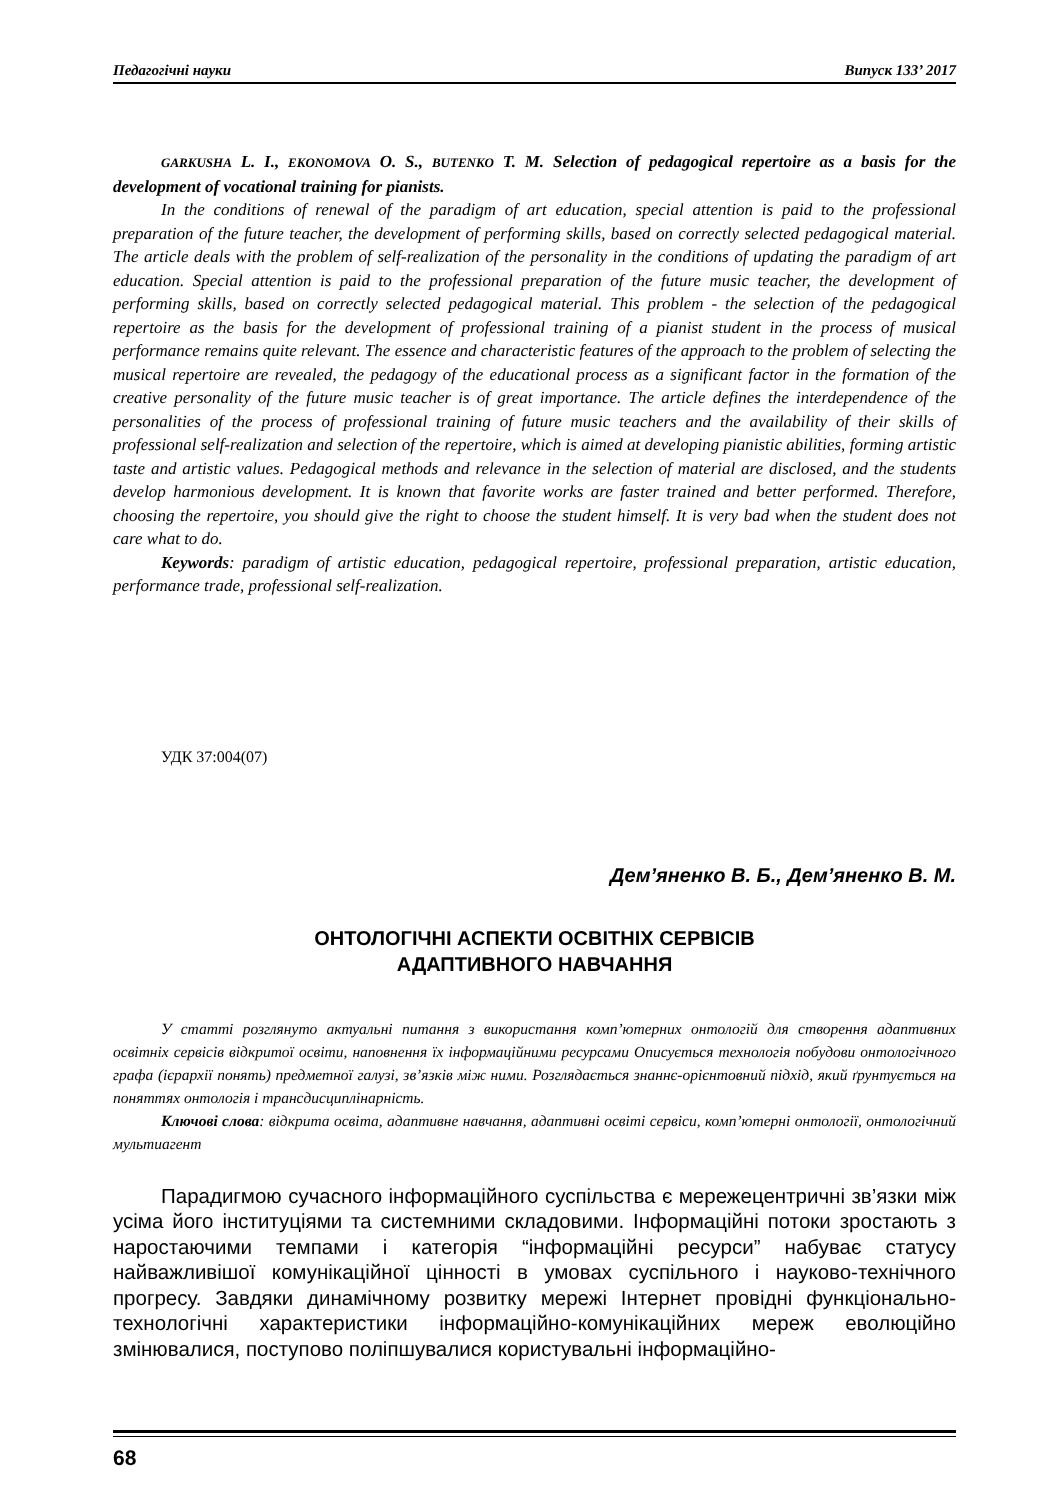Педагогічні науки Випуск 133’ 2017
GARKUSHA L. I., EKONOMOVA O. S., BUTENKO T. M. Selection of pedagogical repertoire as a basis for the development of vocational training for pianists.
In the conditions of renewal of the paradigm of art education, special attention is paid to the professional preparation of the future teacher, the development of performing skills, based on correctly selected pedagogical material. The article deals with the problem of self-realization of the personality in the conditions of updating the paradigm of art education. Special attention is paid to the professional preparation of the future music teacher, the development of performing skills, based on correctly selected pedagogical material. This problem - the selection of the pedagogical repertoire as the basis for the development of professional training of a pianist student in the process of musical performance remains quite relevant. The essence and characteristic features of the approach to the problem of selecting the musical repertoire are revealed, the pedagogy of the educational process as a significant factor in the formation of the creative personality of the future music teacher is of great importance. The article defines the interdependence of the personalities of the process of professional training of future music teachers and the availability of their skills of professional self-realization and selection of the repertoire, which is aimed at developing pianistic abilities, forming artistic taste and artistic values. Pedagogical methods and relevance in the selection of material are disclosed, and the students develop harmonious development. It is known that favorite works are faster trained and better performed. Therefore, choosing the repertoire, you should give the right to choose the student himself. It is very bad when the student does not care what to do.
Keywords: paradigm of artistic education, pedagogical repertoire, professional preparation, artistic education, performance trade, professional self-realization.
УДК 37:004(07)
Дем’яненко В. Б., Дем’яненко В. М.
ОНТОЛОГІЧНІ АСПЕКТИ ОСВІТНІХ СЕРВІСІВ
АДАПТИВНОГО НАВЧАННЯ
У статті розглянуто актуальні питання з використання комп’ютерних онтологій для створення адаптивних освітніх сервісів відкритої освіти, наповнення їх інформаційними ресурсами Описується технологія побудови онтологічного графа (ієрархії понять) предметної галузі, зв’язків між ними. Розглядається знаннє-орієнтовний підхід, який ґрунтується на поняттях онтологія і трансдисциплінарність.
Ключові слова: відкрита освіта, адаптивне навчання, адаптивні освіті сервіси, комп’ютерні онтології, онтологічний мультиагент
Парадигмою сучасного інформаційного суспільства є мережецентричні зв’язки між усіма його інституціями та системними складовими. Інформаційні потоки зростають з наростаючими темпами і категорія “інформаційні ресурси” набуває статусу найважливішої комунікаційної цінності в умовах суспільного і науково-технічного прогресу. Завдяки динамічному розвитку мережі Інтернет провідні функціонально-технологічні характеристики інформаційно-комунікаційних мереж еволюційно змінювалися, поступово поліпшувалися користувальні інформаційно-
68